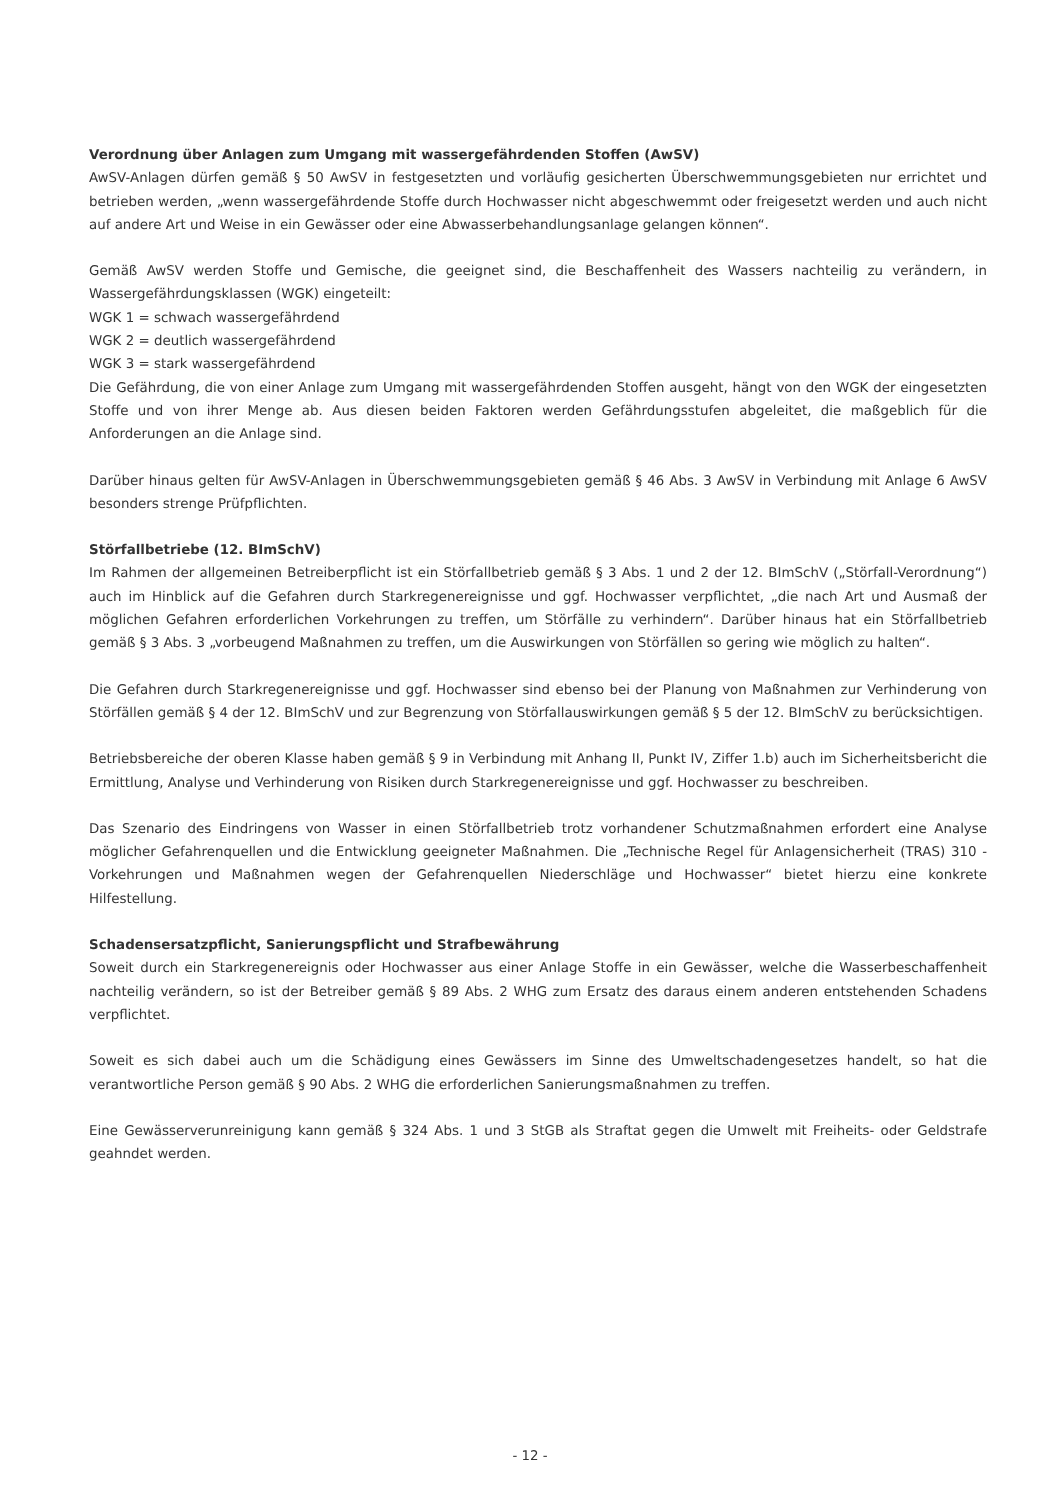Verordnung über Anlagen zum Umgang mit wassergefährdenden Stoffen (AwSV)
AwSV-Anlagen dürfen gemäß § 50 AwSV in festgesetzten und vorläufig gesicherten Überschwemmungsgebieten nur errichtet und betrieben werden, „wenn wassergefährdende Stoffe durch Hochwasser nicht abgeschwemmt oder freigesetzt werden und auch nicht auf andere Art und Weise in ein Gewässer oder eine Abwasserbehandlungsanlage gelangen können“.
Gemäß AwSV werden Stoffe und Gemische, die geeignet sind, die Beschaffenheit des Wassers nachteilig zu verändern, in Wassergefährdungsklassen (WGK) eingeteilt:
WGK 1 = schwach wassergefährdend
WGK 2 = deutlich wassergefährdend
WGK 3 = stark wassergefährdend
Die Gefährdung, die von einer Anlage zum Umgang mit wassergefährdenden Stoffen ausgeht, hängt von den WGK der eingesetzten Stoffe und von ihrer Menge ab. Aus diesen beiden Faktoren werden Gefährdungsstufen abgeleitet, die maßgeblich für die Anforderungen an die Anlage sind.
Darüber hinaus gelten für AwSV-Anlagen in Überschwemmungsgebieten gemäß § 46 Abs. 3 AwSV in Verbindung mit Anlage 6 AwSV besonders strenge Prüfpflichten.
Störfallbetriebe (12. BImSchV)
Im Rahmen der allgemeinen Betreiberpflicht ist ein Störfallbetrieb gemäß § 3 Abs. 1 und 2 der 12. BImSchV („Störfall-Verordnung“) auch im Hinblick auf die Gefahren durch Starkregenereignisse und ggf. Hochwasser verpflichtet, „die nach Art und Ausmaß der möglichen Gefahren erforderlichen Vorkehrungen zu treffen, um Störfälle zu verhindern“. Darüber hinaus hat ein Störfallbetrieb gemäß § 3 Abs. 3 „vorbeugend Maßnahmen zu treffen, um die Auswirkungen von Störfällen so gering wie möglich zu halten“.
Die Gefahren durch Starkregenereignisse und ggf. Hochwasser sind ebenso bei der Planung von Maßnahmen zur Verhinderung von Störfällen gemäß § 4 der 12. BImSchV und zur Begrenzung von Störfallauswirkungen gemäß § 5 der 12. BImSchV zu berücksichtigen.
Betriebsbereiche der oberen Klasse haben gemäß § 9 in Verbindung mit Anhang II, Punkt IV, Ziffer 1.b) auch im Sicherheitsbericht die Ermittlung, Analyse und Verhinderung von Risiken durch Starkregenereignisse und ggf. Hochwasser zu beschreiben.
Das Szenario des Eindringens von Wasser in einen Störfallbetrieb trotz vorhandener Schutzmaßnahmen erfordert eine Analyse möglicher Gefahrenquellen und die Entwicklung geeigneter Maßnahmen. Die „Technische Regel für Anlagensicherheit (TRAS) 310 - Vorkehrungen und Maßnahmen wegen der Gefahrenquellen Niederschläge und Hochwasser“ bietet hierzu eine konkrete Hilfestellung.
Schadensersatzpflicht, Sanierungspflicht und Strafbewährung
Soweit durch ein Starkregenereignis oder Hochwasser aus einer Anlage Stoffe in ein Gewässer, welche die Wasserbeschaffenheit nachteilig verändern, so ist der Betreiber gemäß § 89 Abs. 2 WHG zum Ersatz des daraus einem anderen entstehenden Schadens verpflichtet.
Soweit es sich dabei auch um die Schädigung eines Gewässers im Sinne des Umweltschadengesetzes handelt, so hat die verantwortliche Person gemäß § 90 Abs. 2 WHG die erforderlichen Sanierungsmaßnahmen zu treffen.
Eine Gewässerverunreinigung kann gemäß § 324 Abs. 1 und 3 StGB als Straftat gegen die Umwelt mit Freiheits- oder Geldstrafe geahndet werden.
- 12 -